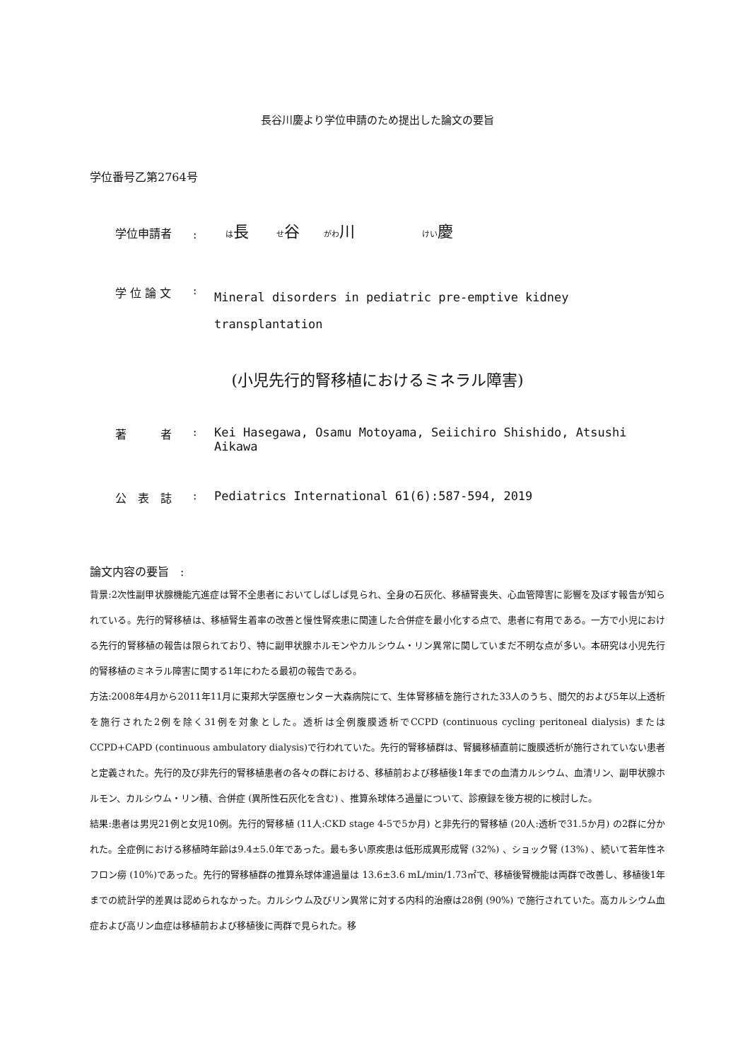長谷川慶より学位申請のため提出した論文の要旨
学位番号乙第2764号
学位申請者
:
は長 せ谷 がわ川 けい慶
学 位 論 文 :
Mineral disorders in pediatric pre-emptive kidney transplantation
(小児先行的腎移植におけるミネラル障害)
著　　　者 :
Kei Hasegawa, Osamu Motoyama, Seiichiro Shishido, Atsushi Aikawa
公　表　誌 :
Pediatrics International 61(6):587-594, 2019
論文内容の要旨　:
背景:2次性副甲状腺機能亢進症は腎不全患者においてしばしば見られ、全身の石灰化、移植腎喪失、心血管障害に影響を及ぼす報告が知られている。先行的腎移植は、移植腎生着率の改善と慢性腎疾患に関連した合併症を最小化する点で、患者に有用である。一方で小児における先行的腎移植の報告は限られており、特に副甲状腺ホルモンやカルシウム・リン異常に関していまだ不明な点が多い。本研究は小児先行的腎移植のミネラル障害に関する1年にわたる最初の報告である。
方法:2008年4月から2011年11月に東邦大学医療センター大森病院にて、生体腎移植を施行された33人のうち、間欠的および5年以上透析を施行された2例を除く31例を対象とした。透析は全例腹膜透析でCCPD (continuous cycling peritoneal dialysis) またはCCPD+CAPD (continuous ambulatory dialysis)で行われていた。先行的腎移植群は、腎臓移植直前に腹膜透析が施行されていない患者と定義された。先行的及び非先行的腎移植患者の各々の群における、移植前および移植後1年までの血清カルシウム、血清リン、副甲状腺ホルモン、カルシウム・リン積、合併症 (異所性石灰化を含む) 、推算糸球体ろ過量について、診療録を後方視的に検討した。
結果:患者は男児21例と女児10例。先行的腎移植 (11人:CKD stage 4-5で5か月) と非先行的腎移植 (20人:透析で31.5か月) の2群に分かれた。全症例における移植時年齢は9.4±5.0年であった。最も多い原疾患は低形成異形成腎 (32%) 、ショック腎 (13%) 、続いて若年性ネフロン癆 (10%)であった。先行的腎移植群の推算糸球体濾過量は 13.6±3.6 mL/min/1.73㎡で、移植後腎機能は両群で改善し、移植後1年までの統計学的差異は認められなかった。カルシウム及びリン異常に対する内科的治療は28例 (90%) で施行されていた。高カルシウム血症および高リン血症は移植前および移植後に両群で見られた。移